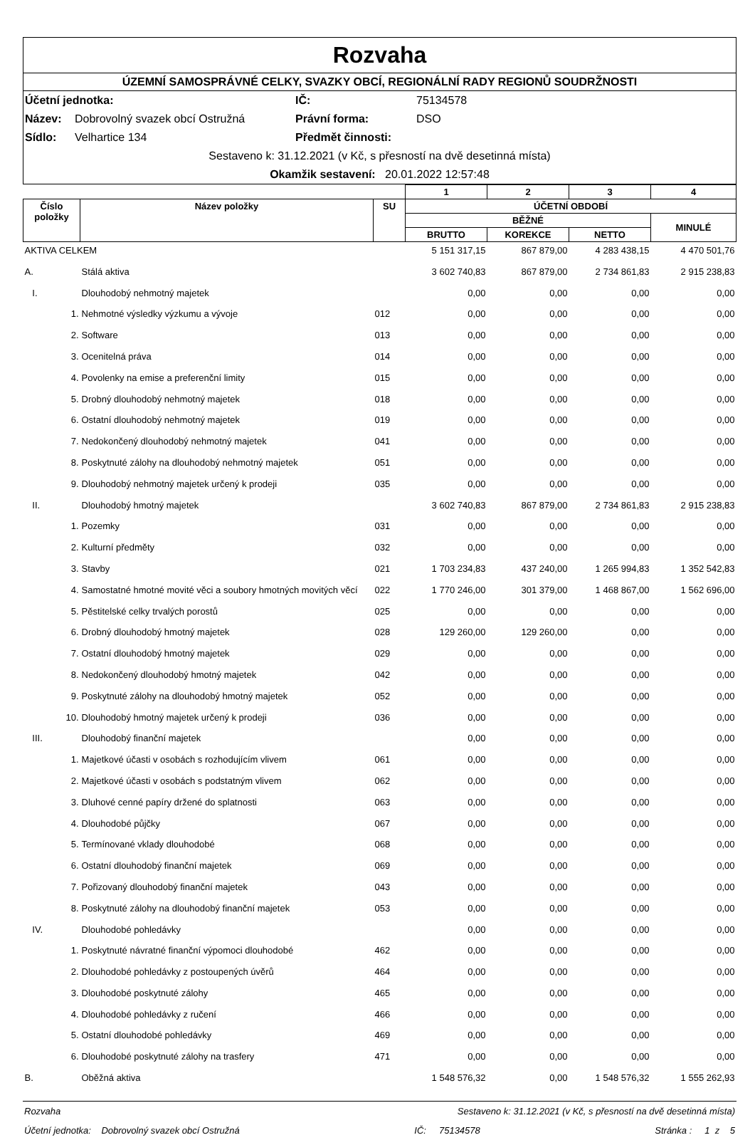Rozvaha
ÚZEMNÍ SAMOSPRÁVNÉ CELKY, SVAZKY OBCÍ, REGIONÁLNÍ RADY REGIONŮ SOUDRŽNOSTI
Účetní jednotka: IČ: 75134578 Název: Dobrovolný svazek obcí Ostružná Právní forma: DSO Sídlo: Velhartice 134 Předmět činnosti:
Sestaveno k: 31.12.2021 (v Kč, s přesností na dvě desetinná místa)
Okamžik sestavení: 20.01.2022 12:57:48
| | | | | 1 | 2 | 3 | 4 |
| --- | --- | --- | --- | --- | --- | --- | --- |
| Číslo položky | Název položky | | SU | ÚČETNÍ OBDOBÍ | | | |
| | | | | BĚŽNÉ | | | MINULÉ |
| | | | | BRUTTO | KOREKCE | NETTO | |
| AKTIVA CELKEM | | | | 5 151 317,15 | 867 879,00 | 4 283 438,15 | 4 470 501,76 |
| A. | Stálá aktiva | | | 3 602 740,83 | 867 879,00 | 2 734 861,83 | 2 915 238,83 |
| I. | Dlouhodobý nehmotný majetek | | | 0,00 | 0,00 | 0,00 | 0,00 |
| 1. | Nehmotné výsledky výzkumu a vývoje | | 012 | 0,00 | 0,00 | 0,00 | 0,00 |
| 2. | Software | | 013 | 0,00 | 0,00 | 0,00 | 0,00 |
| 3. | Ocenitelná práva | | 014 | 0,00 | 0,00 | 0,00 | 0,00 |
| 4. | Povolenky na emise a preferenční limity | | 015 | 0,00 | 0,00 | 0,00 | 0,00 |
| 5. | Drobný dlouhodobý nehmotný majetek | | 018 | 0,00 | 0,00 | 0,00 | 0,00 |
| 6. | Ostatní dlouhodobý nehmotný majetek | | 019 | 0,00 | 0,00 | 0,00 | 0,00 |
| 7. | Nedokončený dlouhodobý nehmotný majetek | | 041 | 0,00 | 0,00 | 0,00 | 0,00 |
| 8. | Poskytnuté zálohy na dlouhodobý nehmotný majetek | | 051 | 0,00 | 0,00 | 0,00 | 0,00 |
| 9. | Dlouhodobý nehmotný majetek určený k prodeji | | 035 | 0,00 | 0,00 | 0,00 | 0,00 |
| II. | Dlouhodobý hmotný majetek | | | 3 602 740,83 | 867 879,00 | 2 734 861,83 | 2 915 238,83 |
| 1. | Pozemky | | 031 | 0,00 | 0,00 | 0,00 | 0,00 |
| 2. | Kulturní předměty | | 032 | 0,00 | 0,00 | 0,00 | 0,00 |
| 3. | Stavby | | 021 | 1 703 234,83 | 437 240,00 | 1 265 994,83 | 1 352 542,83 |
| 4. | Samostatné hmotné movité věci a soubory hmotných movitých věcí | | 022 | 1 770 246,00 | 301 379,00 | 1 468 867,00 | 1 562 696,00 |
| 5. | Pěstitelské celky trvalých porostů | | 025 | 0,00 | 0,00 | 0,00 | 0,00 |
| 6. | Drobný dlouhodobý hmotný majetek | | 028 | 129 260,00 | 129 260,00 | 0,00 | 0,00 |
| 7. | Ostatní dlouhodobý hmotný majetek | | 029 | 0,00 | 0,00 | 0,00 | 0,00 |
| 8. | Nedokončený dlouhodobý hmotný majetek | | 042 | 0,00 | 0,00 | 0,00 | 0,00 |
| 9. | Poskytnuté zálohy na dlouhodobý hmotný majetek | | 052 | 0,00 | 0,00 | 0,00 | 0,00 |
| 10. | Dlouhodobý hmotný majetek určený k prodeji | | 036 | 0,00 | 0,00 | 0,00 | 0,00 |
| III. | Dlouhodobý finanční majetek | | | 0,00 | 0,00 | 0,00 | 0,00 |
| 1. | Majetkové účasti v osobách s rozhodujícím vlivem | | 061 | 0,00 | 0,00 | 0,00 | 0,00 |
| 2. | Majetkové účasti v osobách s podstatným vlivem | | 062 | 0,00 | 0,00 | 0,00 | 0,00 |
| 3. | Dluhové cenné papíry držené do splatnosti | | 063 | 0,00 | 0,00 | 0,00 | 0,00 |
| 4. | Dlouhodobé půjčky | | 067 | 0,00 | 0,00 | 0,00 | 0,00 |
| 5. | Termínované vklady dlouhodobé | | 068 | 0,00 | 0,00 | 0,00 | 0,00 |
| 6. | Ostatní dlouhodobý finanční majetek | | 069 | 0,00 | 0,00 | 0,00 | 0,00 |
| 7. | Pořizovaný dlouhodobý finanční majetek | | 043 | 0,00 | 0,00 | 0,00 | 0,00 |
| 8. | Poskytnuté zálohy na dlouhodobý finanční majetek | | 053 | 0,00 | 0,00 | 0,00 | 0,00 |
| IV. | Dlouhodobé pohledávky | | | 0,00 | 0,00 | 0,00 | 0,00 |
| 1. | Poskytnuté návratné finanční výpomoci dlouhodobé | | 462 | 0,00 | 0,00 | 0,00 | 0,00 |
| 2. | Dlouhodobé pohledávky z postoupených úvěrů | | 464 | 0,00 | 0,00 | 0,00 | 0,00 |
| 3. | Dlouhodobé poskytnuté zálohy | | 465 | 0,00 | 0,00 | 0,00 | 0,00 |
| 4. | Dlouhodobé pohledávky z ručení | | 466 | 0,00 | 0,00 | 0,00 | 0,00 |
| 5. | Ostatní dlouhodobé pohledávky | | 469 | 0,00 | 0,00 | 0,00 | 0,00 |
| 6. | Dlouhodobé poskytnuté zálohy na trasfery | | 471 | 0,00 | 0,00 | 0,00 | 0,00 |
| B. | Oběžná aktiva | | | 1 548 576,32 | 0,00 | 1 548 576,32 | 1 555 262,93 |
Rozvaha Sestaveno k: 31.12.2021 (v Kč, s přesností na dvě desetinná místa)
Účetní jednotka: Dobrovolný svazek obcí Ostružná IČ: 75134578 Stránka : 1 z 5